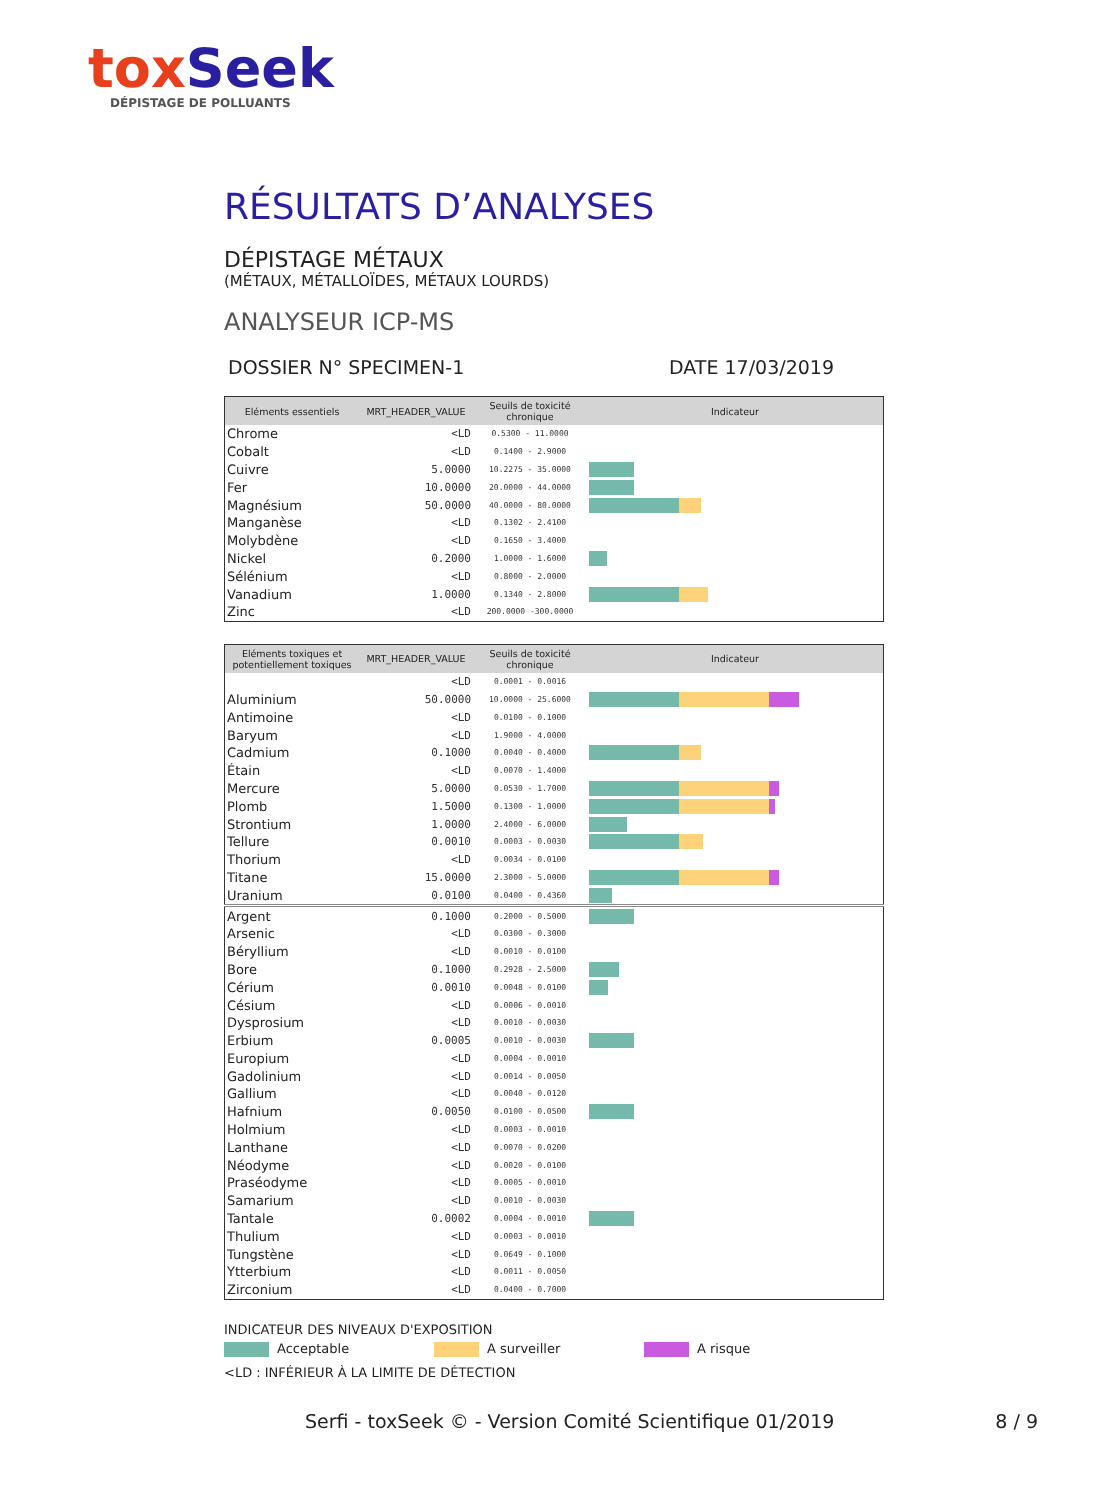tox Seek
DÉPISTAGE DE POLLUANTS
RÉSULTATS D’ANALYSES
DÉPISTAGE MÉTAUX
(MÉTAUX, MÉTALLOÏDES, MÉTAUX LOURDS)
ANALYSEUR ICP-MS
DOSSIER N° SPECIMEN-1 DATE 17/03/2019
| Eléments essentiels | MRT_HEADER_VALUE | Seuils de toxicité chronique | Indicateur |
| --- | --- | --- | --- |
| Chrome | <LD | 0.5300 - 11.0000 | |
| Cobalt | <LD | 0.1400 - 2.9000 | |
| Cuivre | 5.0000 | 10.2275 - 35.0000 | |
| Fer | 10.0000 | 20.0000 - 44.0000 | |
| Magnésium | 50.0000 | 40.0000 - 80.0000 | |
| Manganèse | <LD | 0.1302 - 2.4100 | |
| Molybdène | <LD | 0.1650 - 3.4000 | |
| Nickel | 0.2000 | 1.0000 - 1.6000 | |
| Sélénium | <LD | 0.8000 - 2.0000 | |
| Vanadium | 1.0000 | 0.1340 - 2.8000 | |
| Zinc | <LD | 200.0000 -300.0000 | |
| Eléments toxiques et potentiellement toxiques | MRT_HEADER_VALUE | Seuils de toxicité chronique | Indicateur |
| --- | --- | --- | --- |
| | <LD | 0.0001 - 0.0016 | |
| Aluminium | 50.0000 | 10.0000 - 25.6000 | |
| Antimoine | <LD | 0.0100 - 0.1000 | |
| Baryum | <LD | 1.9000 - 4.0000 | |
| Cadmium | 0.1000 | 0.0040 - 0.4000 | |
| Étain | <LD | 0.0070 - 1.4000 | |
| Mercure | 5.0000 | 0.0530 - 1.7000 | |
| Plomb | 1.5000 | 0.1300 - 1.0000 | |
| Strontium | 1.0000 | 2.4000 - 6.0000 | |
| Tellure | 0.0010 | 0.0003 - 0.0030 | |
| Thorium | <LD | 0.0034 - 0.0100 | |
| Titane | 15.0000 | 2.3000 - 5.0000 | |
| Uranium | 0.0100 | 0.0400 - 0.4360 | |
| Argent | 0.1000 | 0.2000 - 0.5000 | |
| Arsenic | <LD | 0.0300 - 0.3000 | |
| Béryllium | <LD | 0.0010 - 0.0100 | |
| Bore | 0.1000 | 0.2928 - 2.5000 | |
| Cérium | 0.0010 | 0.0048 - 0.0100 | |
| Césium | <LD | 0.0006 - 0.0010 | |
| Dysprosium | <LD | 0.0010 - 0.0030 | |
| Erbium | 0.0005 | 0.0010 - 0.0030 | |
| Europium | <LD | 0.0004 - 0.0010 | |
| Gadolinium | <LD | 0.0014 - 0.0050 | |
| Gallium | <LD | 0.0040 - 0.0120 | |
| Hafnium | 0.0050 | 0.0100 - 0.0500 | |
| Holmium | <LD | 0.0003 - 0.0010 | |
| Lanthane | <LD | 0.0070 - 0.0200 | |
| Néodyme | <LD | 0.0020 - 0.0100 | |
| Praséodyme | <LD | 0.0005 - 0.0010 | |
| Samarium | <LD | 0.0010 - 0.0030 | |
| Tantale | 0.0002 | 0.0004 - 0.0010 | |
| Thulium | <LD | 0.0003 - 0.0010 | |
| Tungstène | <LD | 0.0649 - 0.1000 | |
| Ytterbium | <LD | 0.0011 - 0.0050 | |
| Zirconium | <LD | 0.0400 - 0.7000 | |
INDICATEUR DES NIVEAUX D'EXPOSITION
Acceptable A surveiller A risque
<LD : INFÉRIEUR À LA LIMITE DE DÉTECTION
Serfi - toxSeek © - Version Comité Scientifique 01/2019 8 / 9